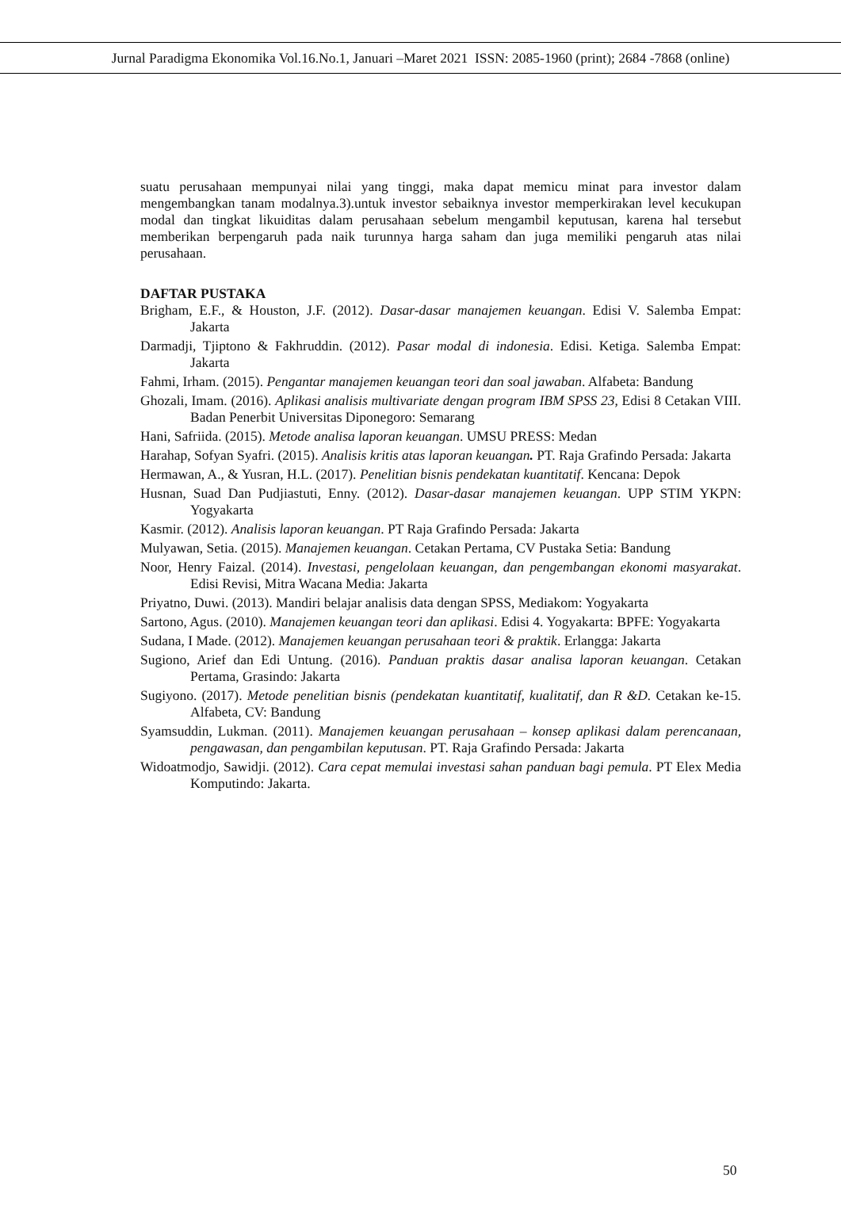Jurnal Paradigma Ekonomika Vol.16.No.1, Januari –Maret 2021 ISSN: 2085-1960 (print); 2684 -7868 (online)
suatu perusahaan mempunyai nilai yang tinggi, maka dapat memicu minat para investor dalam mengembangkan tanam modalnya.3).untuk investor sebaiknya investor memperkirakan level kecukupan modal dan tingkat likuiditas dalam perusahaan sebelum mengambil keputusan, karena hal tersebut memberikan berpengaruh pada naik turunnya harga saham dan juga memiliki pengaruh atas nilai perusahaan.
DAFTAR PUSTAKA
Brigham, E.F., & Houston, J.F. (2012). Dasar-dasar manajemen keuangan. Edisi V. Salemba Empat: Jakarta
Darmadji, Tjiptono & Fakhruddin. (2012). Pasar modal di indonesia. Edisi. Ketiga. Salemba Empat: Jakarta
Fahmi, Irham. (2015). Pengantar manajemen keuangan teori dan soal jawaban. Alfabeta: Bandung
Ghozali, Imam. (2016). Aplikasi analisis multivariate dengan program IBM SPSS 23, Edisi 8 Cetakan VIII. Badan Penerbit Universitas Diponegoro: Semarang
Hani, Safriida. (2015). Metode analisa laporan keuangan. UMSU PRESS: Medan
Harahap, Sofyan Syafri. (2015). Analisis kritis atas laporan keuangan. PT. Raja Grafindo Persada: Jakarta
Hermawan, A., & Yusran, H.L. (2017). Penelitian bisnis pendekatan kuantitatif. Kencana: Depok
Husnan, Suad Dan Pudjiastuti, Enny. (2012). Dasar-dasar manajemen keuangan. UPP STIM YKPN: Yogyakarta
Kasmir. (2012). Analisis laporan keuangan. PT Raja Grafindo Persada: Jakarta
Mulyawan, Setia. (2015). Manajemen keuangan. Cetakan Pertama, CV Pustaka Setia: Bandung
Noor, Henry Faizal. (2014). Investasi, pengelolaan keuangan, dan pengembangan ekonomi masyarakat. Edisi Revisi, Mitra Wacana Media: Jakarta
Priyatno, Duwi. (2013). Mandiri belajar analisis data dengan SPSS, Mediakom: Yogyakarta
Sartono, Agus. (2010). Manajemen keuangan teori dan aplikasi. Edisi 4. Yogyakarta: BPFE: Yogyakarta
Sudana, I Made. (2012). Manajemen keuangan perusahaan teori & praktik. Erlangga: Jakarta
Sugiono, Arief dan Edi Untung. (2016). Panduan praktis dasar analisa laporan keuangan. Cetakan Pertama, Grasindo: Jakarta
Sugiyono. (2017). Metode penelitian bisnis (pendekatan kuantitatif, kualitatif, dan R &D. Cetakan ke-15. Alfabeta, CV: Bandung
Syamsuddin, Lukman. (2011). Manajemen keuangan perusahaan – konsep aplikasi dalam perencanaan, pengawasan, dan pengambilan keputusan. PT. Raja Grafindo Persada: Jakarta
Widoatmodjo, Sawidji. (2012). Cara cepat memulai investasi sahan panduan bagi pemula. PT Elex Media Komputindo: Jakarta.
50